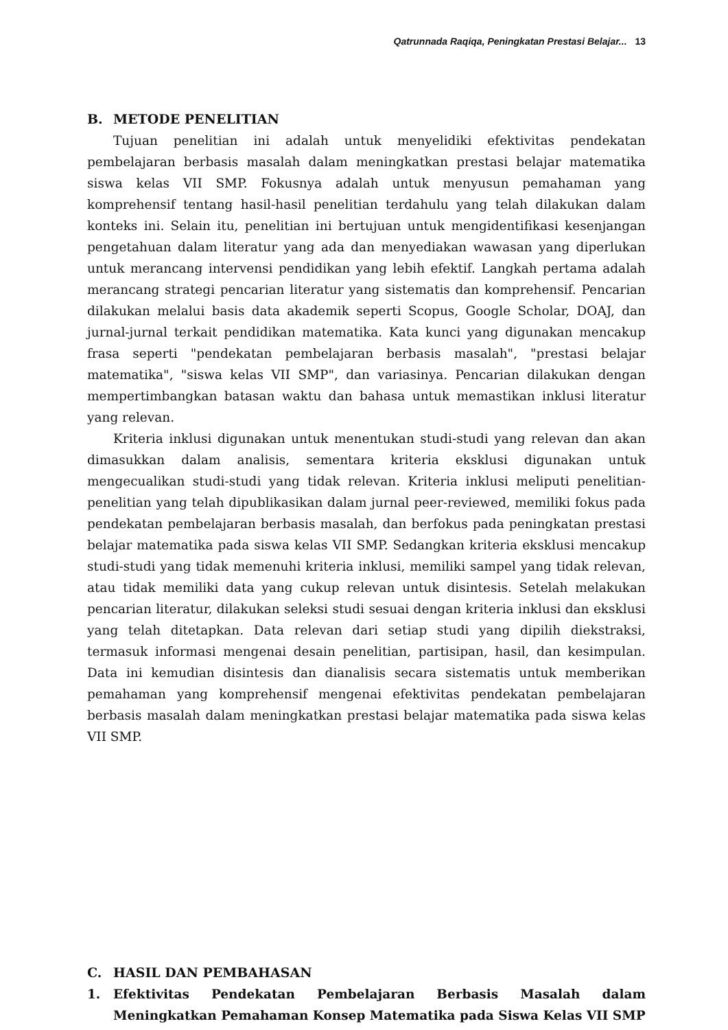Qatrunnada Raqiqa, Peningkatan Prestasi Belajar... 13
B. METODE PENELITIAN
Tujuan penelitian ini adalah untuk menyelidiki efektivitas pendekatan pembelajaran berbasis masalah dalam meningkatkan prestasi belajar matematika siswa kelas VII SMP. Fokusnya adalah untuk menyusun pemahaman yang komprehensif tentang hasil-hasil penelitian terdahulu yang telah dilakukan dalam konteks ini. Selain itu, penelitian ini bertujuan untuk mengidentifikasi kesenjangan pengetahuan dalam literatur yang ada dan menyediakan wawasan yang diperlukan untuk merancang intervensi pendidikan yang lebih efektif. Langkah pertama adalah merancang strategi pencarian literatur yang sistematis dan komprehensif. Pencarian dilakukan melalui basis data akademik seperti Scopus, Google Scholar, DOAJ, dan jurnal-jurnal terkait pendidikan matematika. Kata kunci yang digunakan mencakup frasa seperti "pendekatan pembelajaran berbasis masalah", "prestasi belajar matematika", "siswa kelas VII SMP", dan variasinya. Pencarian dilakukan dengan mempertimbangkan batasan waktu dan bahasa untuk memastikan inklusi literatur yang relevan.
Kriteria inklusi digunakan untuk menentukan studi-studi yang relevan dan akan dimasukkan dalam analisis, sementara kriteria eksklusi digunakan untuk mengecualikan studi-studi yang tidak relevan. Kriteria inklusi meliputi penelitian-penelitian yang telah dipublikasikan dalam jurnal peer-reviewed, memiliki fokus pada pendekatan pembelajaran berbasis masalah, dan berfokus pada peningkatan prestasi belajar matematika pada siswa kelas VII SMP. Sedangkan kriteria eksklusi mencakup studi-studi yang tidak memenuhi kriteria inklusi, memiliki sampel yang tidak relevan, atau tidak memiliki data yang cukup relevan untuk disintesis. Setelah melakukan pencarian literatur, dilakukan seleksi studi sesuai dengan kriteria inklusi dan eksklusi yang telah ditetapkan. Data relevan dari setiap studi yang dipilih diekstraksi, termasuk informasi mengenai desain penelitian, partisipan, hasil, dan kesimpulan. Data ini kemudian disintesis dan dianalisis secara sistematis untuk memberikan pemahaman yang komprehensif mengenai efektivitas pendekatan pembelajaran berbasis masalah dalam meningkatkan prestasi belajar matematika pada siswa kelas VII SMP.
C. HASIL DAN PEMBAHASAN
1. Efektivitas Pendekatan Pembelajaran Berbasis Masalah dalam Meningkatkan Pemahaman Konsep Matematika pada Siswa Kelas VII SMP